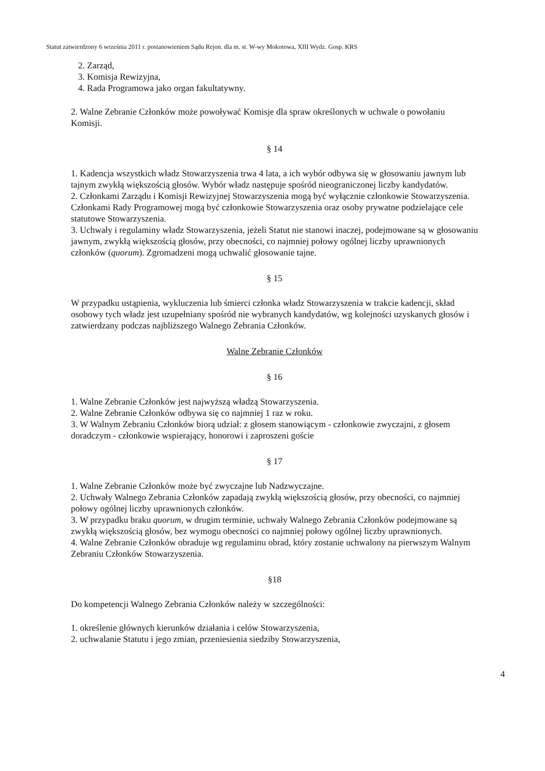Statut zatwierdzony 6 września 2011 r. postanowieniem Sądu Rejon. dla m. st. W-wy Mokotowa, XIII Wydz. Gosp. KRS
2. Zarząd,
3. Komisja Rewizyjna,
4. Rada Programowa jako organ fakultatywny.
2. Walne Zebranie Członków może powoływać Komisje dla spraw określonych w uchwale o powołaniu Komisji.
§ 14
1. Kadencja wszystkich władz Stowarzyszenia trwa 4 lata, a ich wybór odbywa się w głosowaniu jawnym lub tajnym zwykłą większością głosów. Wybór władz następuje spośród nieograniczonej liczby kandydatów.
2. Członkami Zarządu i Komisji Rewizyjnej Stowarzyszenia mogą być wyłącznie członkowie Stowarzyszenia. Członkami Rady Programowej mogą być członkowie Stowarzyszenia oraz osoby prywatne podzielające cele statutowe Stowarzyszenia.
3. Uchwały i regulaminy władz Stowarzyszenia, jeżeli Statut nie stanowi inaczej, podejmowane są w głosowaniu jawnym, zwykłą większością głosów, przy obecności, co najmniej połowy ogólnej liczby uprawnionych członków (quorum). Zgromadzeni mogą uchwalić głosowanie tajne.
§ 15
W przypadku ustąpienia, wykluczenia lub śmierci członka władz Stowarzyszenia w trakcie kadencji, skład osobowy tych władz jest uzupełniany spośród nie wybranych kandydatów, wg kolejności uzyskanych głosów i zatwierdzany podczas najbliższego Walnego Zebrania Członków.
Walne Zebranie Członków
§ 16
1. Walne Zebranie Członków jest najwyższą władzą Stowarzyszenia.
2. Walne Zebranie Członków odbywa się co najmniej 1 raz w roku.
3. W Walnym Zebraniu Członków biorą udział: z głosem stanowiącym - członkowie zwyczajni, z głosem doradczym - członkowie wspierający, honorowi i zaproszeni goście
§ 17
1. Walne Zebranie Członków może być zwyczajne lub Nadzwyczajne.
2. Uchwały Walnego Zebrania Członków zapadają zwykłą większością głosów, przy obecności, co najmniej połowy ogólnej liczby uprawnionych członków.
3. W przypadku braku quorum, w drugim terminie, uchwały Walnego Zebrania Członków podejmowane są zwykłą większością głosów, bez wymogu obecności co najmniej połowy ogólnej liczby uprawnionych.
4. Walne Zebranie Członków obraduje wg regulaminu obrad, który zostanie uchwalony na pierwszym Walnym Zebraniu Członków Stowarzyszenia.
§18
Do kompetencji Walnego Zebrania Członków należy w szczególności:
1. określenie głównych kierunków działania i celów Stowarzyszenia,
2. uchwalanie Statutu i jego zmian, przeniesienia siedziby Stowarzyszenia,
4